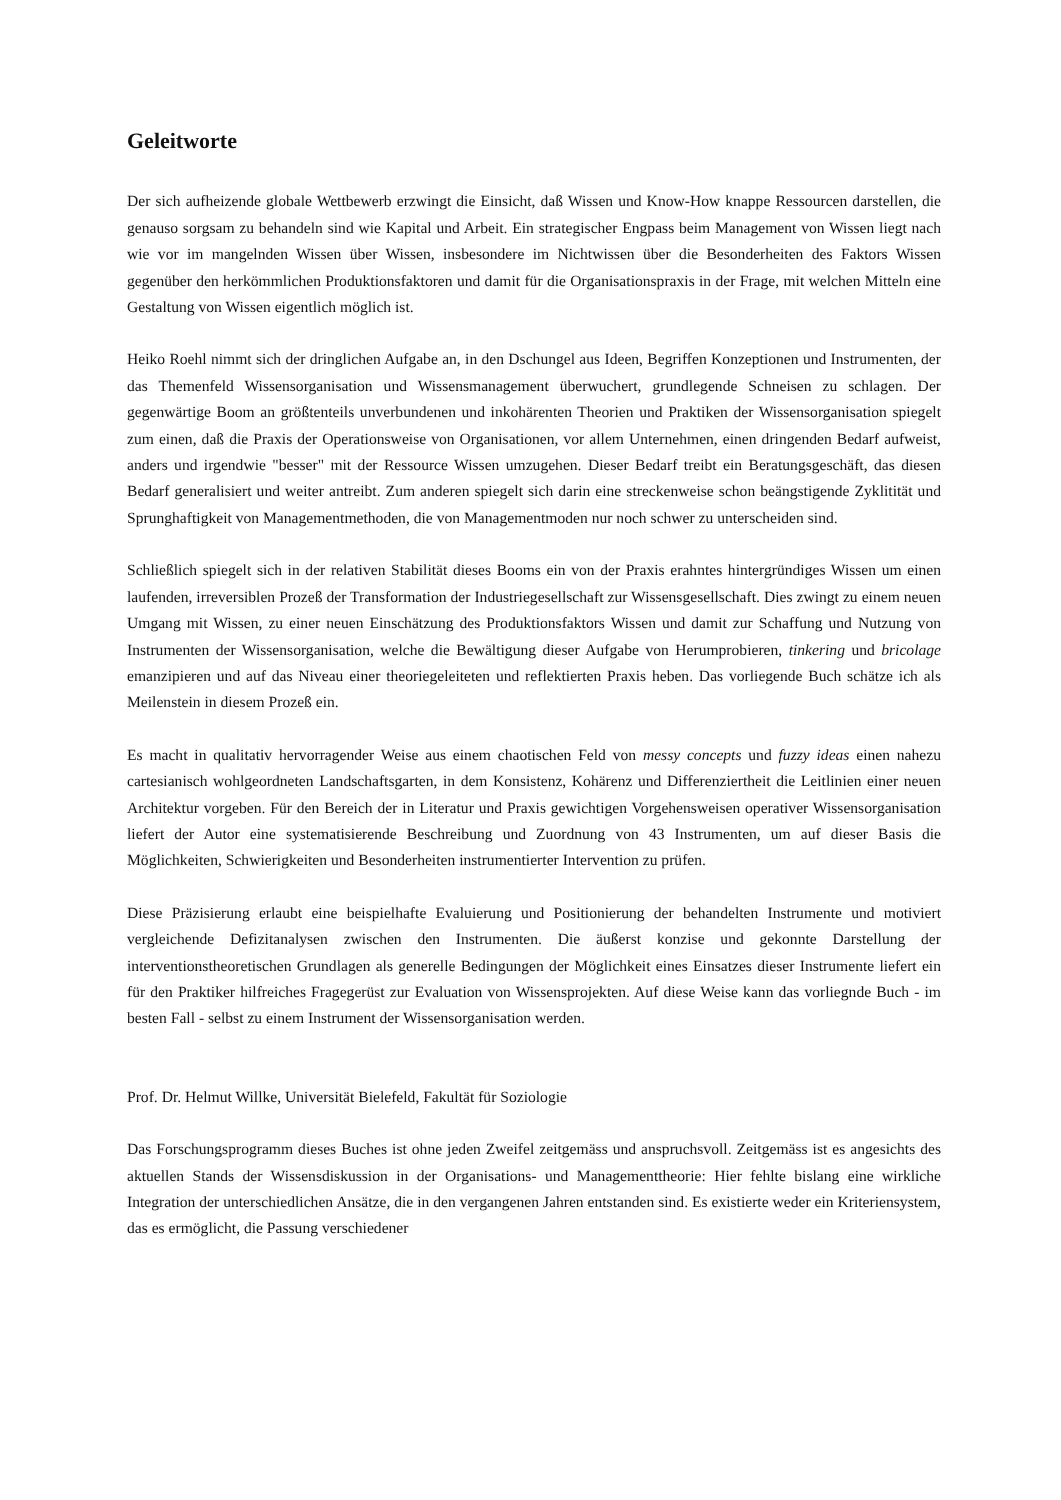Geleitworte
Der sich aufheizende globale Wettbewerb erzwingt die Einsicht, daß Wissen und Know-How knappe Ressourcen darstellen, die genauso sorgsam zu behandeln sind wie Kapital und Arbeit. Ein strategischer Engpass beim Management von Wissen liegt nach wie vor im mangelnden Wissen über Wissen, insbesondere im Nichtwissen über die Besonderheiten des Faktors Wissen gegenüber den herkömmlichen Produktionsfaktoren und damit für die Organisationspraxis in der Frage, mit welchen Mitteln eine Gestaltung von Wissen eigentlich möglich ist.
Heiko Roehl nimmt sich der dringlichen Aufgabe an, in den Dschungel aus Ideen, Begriffen Konzeptionen und Instrumenten, der das Themenfeld Wissensorganisation und Wissensmanagement überwuchert, grundlegende Schneisen zu schlagen. Der gegenwärtige Boom an größtenteils unverbundenen und inkohärenten Theorien und Praktiken der Wissensorganisation spiegelt zum einen, daß die Praxis der Operationsweise von Organisationen, vor allem Unternehmen, einen dringenden Bedarf aufweist, anders und irgendwie "besser" mit der Ressource Wissen umzugehen. Dieser Bedarf treibt ein Beratungsgeschäft, das diesen Bedarf generalisiert und weiter antreibt. Zum anderen spiegelt sich darin eine streckenweise schon beängstigende Zyklitität und Sprunghaftigkeit von Managementmethoden, die von Managementmoden nur noch schwer zu unterscheiden sind.
Schließlich spiegelt sich in der relativen Stabilität dieses Booms ein von der Praxis erahntes hintergründiges Wissen um einen laufenden, irreversiblen Prozeß der Transformation der Industriegesellschaft zur Wissensgesellschaft. Dies zwingt zu einem neuen Umgang mit Wissen, zu einer neuen Einschätzung des Produktionsfaktors Wissen und damit zur Schaffung und Nutzung von Instrumenten der Wissensorganisation, welche die Bewältigung dieser Aufgabe von Herumprobieren, tinkering und bricolage emanzipieren und auf das Niveau einer theoriegeleiteten und reflektierten Praxis heben. Das vorliegende Buch schätze ich als Meilenstein in diesem Prozeß ein.
Es macht in qualitativ hervorragender Weise aus einem chaotischen Feld von messy concepts und fuzzy ideas einen nahezu cartesianisch wohlgeordneten Landschaftsgarten, in dem Konsistenz, Kohärenz und Differenziertheit die Leitlinien einer neuen Architektur vorgeben. Für den Bereich der in Literatur und Praxis gewichtigen Vorgehensweisen operativer Wissensorganisation liefert der Autor eine systematisierende Beschreibung und Zuordnung von 43 Instrumenten, um auf dieser Basis die Möglichkeiten, Schwierigkeiten und Besonderheiten instrumentierter Intervention zu prüfen.
Diese Präzisierung erlaubt eine beispielhafte Evaluierung und Positionierung der behandelten Instrumente und motiviert vergleichende Defizitanalysen zwischen den Instrumenten. Die äußerst konzise und gekonnte Darstellung der interventionstheoretischen Grundlagen als generelle Bedingungen der Möglichkeit eines Einsatzes dieser Instrumente liefert ein für den Praktiker hilfreiches Fragegerüst zur Evaluation von Wissensprojekten. Auf diese Weise kann das vorliegnde Buch - im besten Fall - selbst zu einem Instrument der Wissensorganisation werden.
Prof. Dr. Helmut Willke, Universität Bielefeld, Fakultät für Soziologie
Das Forschungsprogramm dieses Buches ist ohne jeden Zweifel zeitgemäss und anspruchsvoll. Zeitgemäss ist es angesichts des aktuellen Stands der Wissensdiskussion in der Organisations- und Managementtheorie: Hier fehlte bislang eine wirkliche Integration der unterschiedlichen Ansätze, die in den vergangenen Jahren entstanden sind. Es existierte weder ein Kriteriensystem, das es ermöglicht, die Passung verschiedener